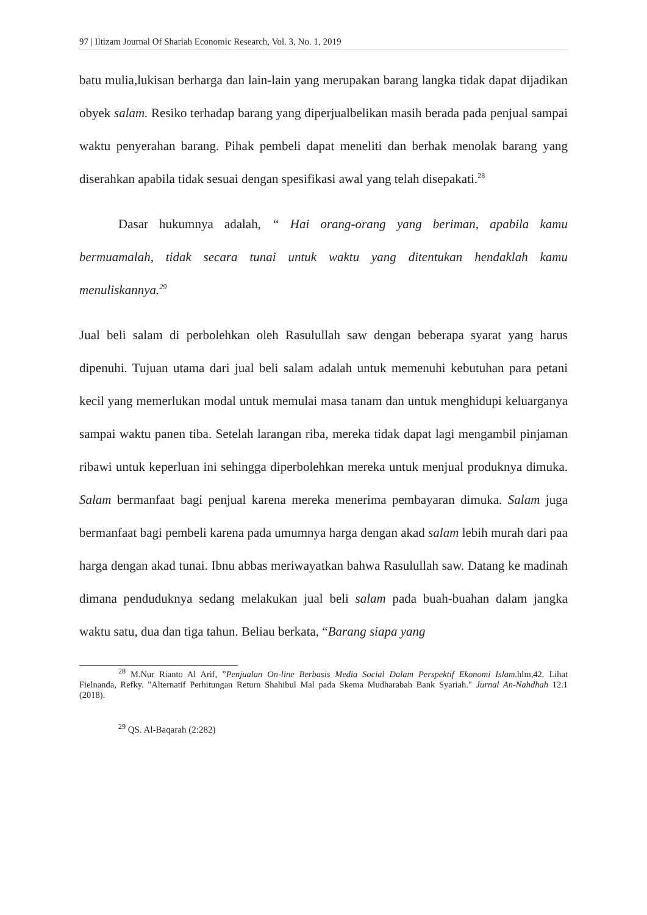97 | Iltizam Journal Of Shariah Economic Research, Vol. 3, No. 1, 2019
batu mulia,lukisan berharga dan lain-lain yang merupakan barang langka tidak dapat dijadikan obyek salam. Resiko terhadap barang yang diperjualbelikan masih berada pada penjual sampai waktu penyerahan barang. Pihak pembeli dapat meneliti dan berhak menolak barang yang diserahkan apabila tidak sesuai dengan spesifikasi awal yang telah disepakati.<sup>28</sup>
Dasar hukumnya adalah, “ Hai orang-orang yang beriman, apabila kamu bermuamalah, tidak secara tunai untuk waktu yang ditentukan hendaklah kamu menuliskannya.<sup>29</sup>
Jual beli salam di perbolehkan oleh Rasulullah saw dengan beberapa syarat yang harus dipenuhi. Tujuan utama dari jual beli salam adalah untuk memenuhi kebutuhan para petani kecil yang memerlukan modal untuk memulai masa tanam dan untuk menghidupi keluarganya sampai waktu panen tiba. Setelah larangan riba, mereka tidak dapat lagi mengambil pinjaman ribawi untuk keperluan ini sehingga diperbolehkan mereka untuk menjual produknya dimuka. Salam bermanfaat bagi penjual karena mereka menerima pembayaran dimuka. Salam juga bermanfaat bagi pembeli karena pada umumnya harga dengan akad salam lebih murah dari paa harga dengan akad tunai. Ibnu abbas meriwayatkan bahwa Rasulullah saw. Datang ke madinah dimana penduduknya sedang melakukan jual beli salam pada buah-buahan dalam jangka waktu satu, dua dan tiga tahun. Beliau berkata, “Barang siapa yang
<sup>28</sup> M.Nur Rianto Al Arif, ”Penjualan On-line Berbasis Media Social Dalam Perspektif Ekonomi Islam. hlm,42. Lihat Fielnanda, Refky. "Alternatif Perhitungan Return Shahibul Mal pada Skema Mudharabah Bank Syariah." Jurnal An-Nahdhah 12.1 (2018).
<sup>29</sup> QS. Al-Baqarah (2:282)